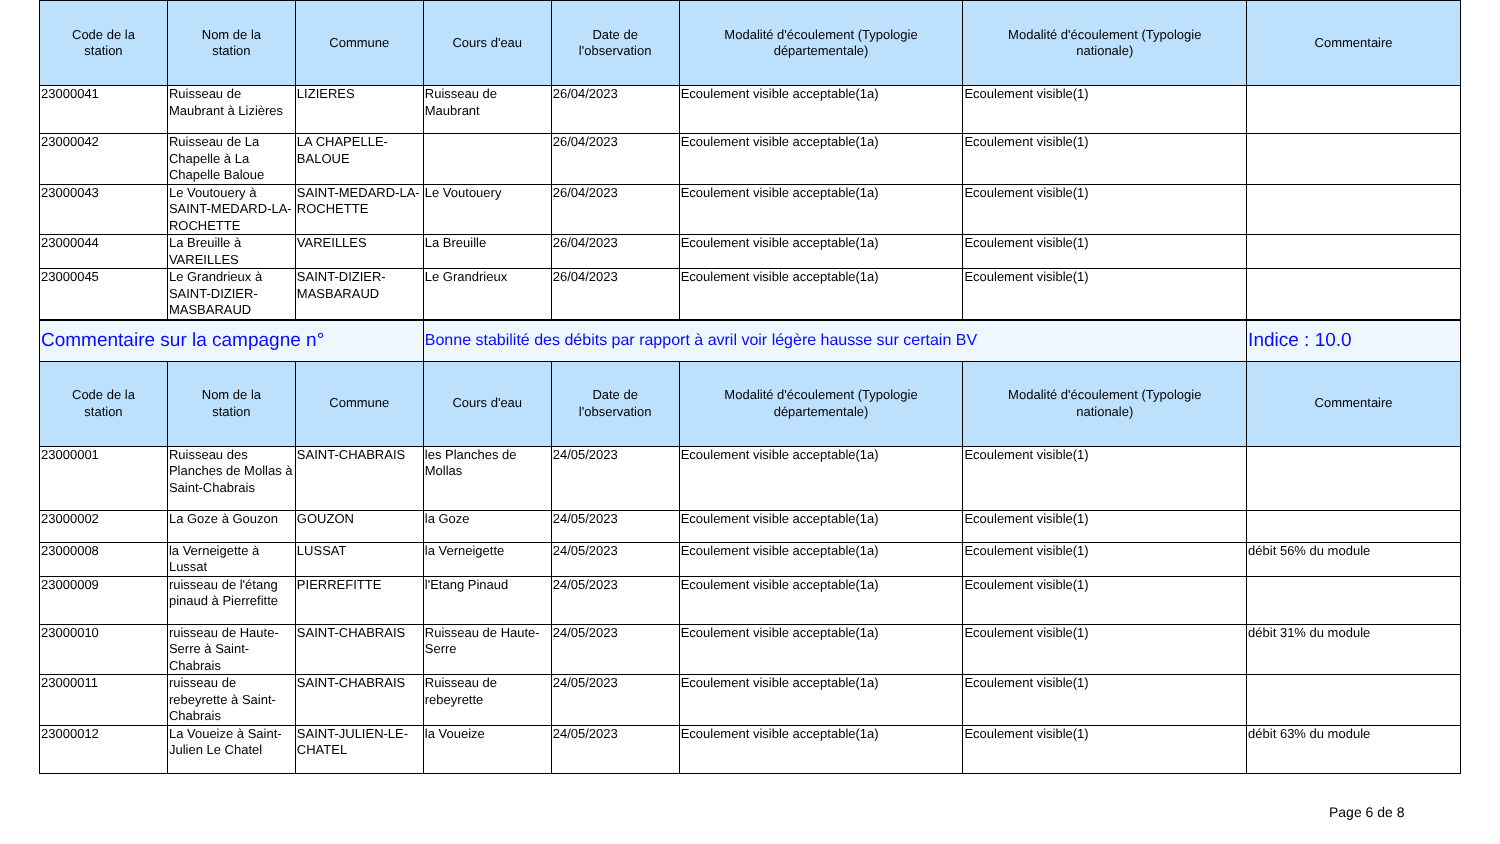| Code de la station | Nom de la station | Commune | Cours d'eau | Date de l'observation | Modalité d'écoulement (Typologie départementale) | Modalité d'écoulement (Typologie nationale) | Commentaire |
| --- | --- | --- | --- | --- | --- | --- | --- |
| 23000041 | Ruisseau de Maubrant à Lizières | LIZIERES | Ruisseau de Maubrant | 26/04/2023 | Ecoulement visible acceptable(1a) | Ecoulement visible(1) | |
| 23000042 | Ruisseau de La Chapelle à La Chapelle Baloue | LA CHAPELLE-BALOUE | | 26/04/2023 | Ecoulement visible acceptable(1a) | Ecoulement visible(1) | |
| 23000043 | Le Voutouery à SAINT-MEDARD-LA-ROCHETTE | SAINT-MEDARD-LA-ROCHETTE | Le Voutouery | 26/04/2023 | Ecoulement visible acceptable(1a) | Ecoulement visible(1) | |
| 23000044 | La Breuille à VAREILLES | VAREILLES | La Breuille | 26/04/2023 | Ecoulement visible acceptable(1a) | Ecoulement visible(1) | |
| 23000045 | Le Grandrieux à SAINT-DIZIER-MASBARAUD | SAINT-DIZIER-MASBARAUD | Le Grandrieux | 26/04/2023 | Ecoulement visible acceptable(1a) | Ecoulement visible(1) | |
| Commentaire sur la campagne n° | | | Bonne stabilité des débits par rapport à avril voir légère hausse sur certain BV | | | | Indice : 10.0 |
| Code de la station | Nom de la station | Commune | Cours d'eau | Date de l'observation | Modalité d'écoulement (Typologie départementale) | Modalité d'écoulement (Typologie nationale) | Commentaire |
| 23000001 | Ruisseau des Planches de Mollas à Saint-Chabrais | SAINT-CHABRAIS | les Planches de Mollas | 24/05/2023 | Ecoulement visible acceptable(1a) | Ecoulement visible(1) | |
| 23000002 | La Goze à Gouzon | GOUZON | la Goze | 24/05/2023 | Ecoulement visible acceptable(1a) | Ecoulement visible(1) | |
| 23000008 | la Verneigette à Lussat | LUSSAT | la Verneigette | 24/05/2023 | Ecoulement visible acceptable(1a) | Ecoulement visible(1) | débit 56% du module |
| 23000009 | ruisseau de l'étang pinaud à Pierrefitte | PIERREFITTE | l'Etang Pinaud | 24/05/2023 | Ecoulement visible acceptable(1a) | Ecoulement visible(1) | |
| 23000010 | ruisseau de Haute-Serre à Saint-Chabrais | SAINT-CHABRAIS | Ruisseau de Haute-Serre | 24/05/2023 | Ecoulement visible acceptable(1a) | Ecoulement visible(1) | débit 31% du module |
| 23000011 | ruisseau de rebeyrette à Saint-Chabrais | SAINT-CHABRAIS | Ruisseau de rebeyrette | 24/05/2023 | Ecoulement visible acceptable(1a) | Ecoulement visible(1) | |
| 23000012 | La Voueize à Saint-Julien Le Chatel | SAINT-JULIEN-LE-CHATEL | la Voueize | 24/05/2023 | Ecoulement visible acceptable(1a) | Ecoulement visible(1) | débit 63% du module |
Page 6 de 8